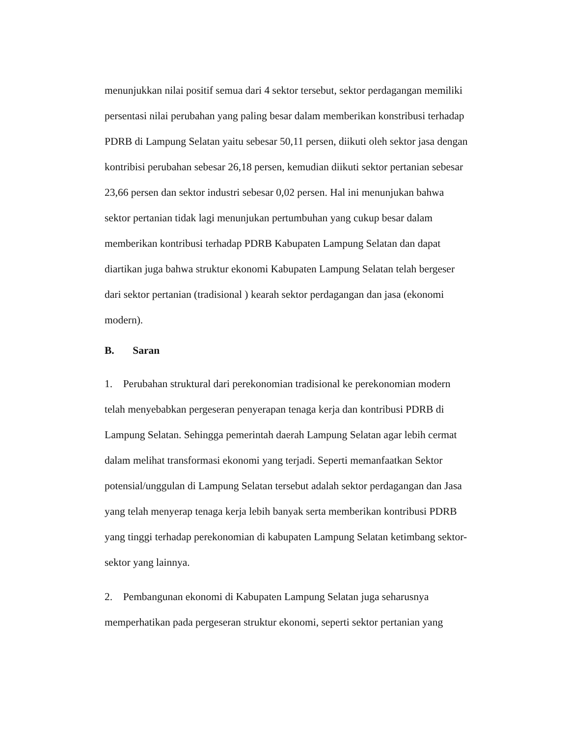menunjukkan nilai positif semua dari 4 sektor tersebut, sektor perdagangan memiliki
persentasi nilai perubahan yang paling besar dalam memberikan konstribusi terhadap
PDRB di Lampung Selatan yaitu sebesar 50,11 persen, diikuti oleh sektor jasa dengan
kontribisi perubahan sebesar 26,18 persen, kemudian diikuti sektor pertanian sebesar
23,66 persen dan sektor industri sebesar 0,02 persen. Hal ini menunjukan bahwa
sektor pertanian tidak lagi menunjukan pertumbuhan yang cukup besar dalam
memberikan kontribusi terhadap PDRB Kabupaten Lampung Selatan dan dapat
diartikan juga bahwa struktur ekonomi Kabupaten Lampung Selatan telah bergeser
dari sektor pertanian (tradisional ) kearah sektor perdagangan dan jasa (ekonomi
modern).
B. Saran
1. Perubahan struktural dari perekonomian tradisional ke perekonomian modern
telah menyebabkan pergeseran penyerapan tenaga kerja dan kontribusi PDRB di
Lampung Selatan. Sehingga pemerintah daerah Lampung Selatan agar lebih cermat
dalam melihat transformasi ekonomi yang terjadi. Seperti memanfaatkan Sektor
potensial/unggulan di Lampung Selatan tersebut adalah sektor perdagangan dan Jasa
yang telah menyerap tenaga kerja lebih banyak serta memberikan kontribusi PDRB
yang tinggi terhadap perekonomian di kabupaten Lampung Selatan ketimbang sektor-
sektor yang lainnya.
2. Pembangunan ekonomi di Kabupaten Lampung Selatan juga seharusnya
memperhatikan pada pergeseran struktur ekonomi, seperti sektor pertanian yang